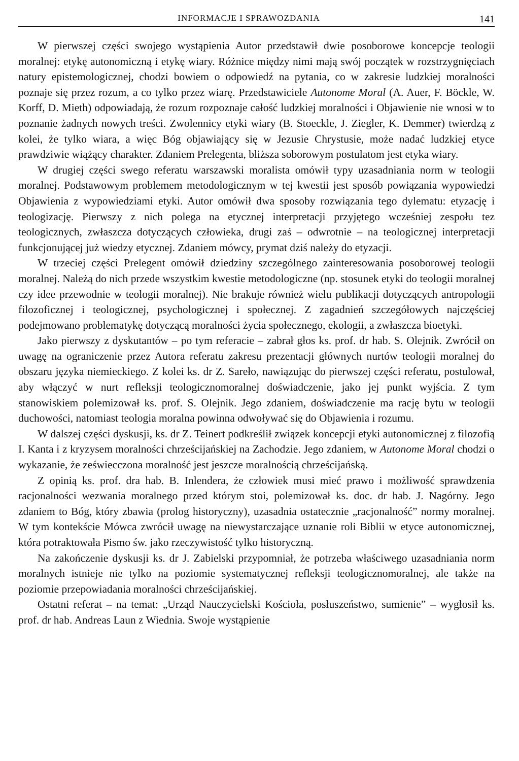INFORMACJE I SPRAWOZDANIA 141
W pierwszej części swojego wystąpienia Autor przedstawił dwie posoborowe koncepcje teologii moralnej: etykę autonomiczną i etykę wiary. Różnice między nimi mają swój początek w rozstrzygnięciach natury epistemologicznej, chodzi bowiem o odpowiedź na pytania, co w zakresie ludzkiej moralności poznaje się przez rozum, a co tylko przez wiarę. Przedstawiciele Autonome Moral (A. Auer, F. Böckle, W. Korff, D. Mieth) odpowiadają, że rozum rozpoznaje całość ludzkiej moralności i Objawienie nie wnosi w to poznanie żadnych nowych treści. Zwolennicy etyki wiary (B. Stoeckle, J. Ziegler, K. Demmer) twierdzą z kolei, że tylko wiara, a więc Bóg objawiający się w Jezusie Chrystusie, może nadać ludzkiej etyce prawdziwie wiążący charakter. Zdaniem Prelegenta, bliższa soborowym postulatom jest etyka wiary.
W drugiej części swego referatu warszawski moralista omówił typy uzasadniania norm w teologii moralnej. Podstawowym problemem metodologicznym w tej kwestii jest sposób powiązania wypowiedzi Objawienia z wypowiedziami etyki. Autor omówił dwa sposoby rozwiązania tego dylematu: etyzację i teologizację. Pierwszy z nich polega na etycznej interpretacji przyjętego wcześniej zespołu tez teologicznych, zwłaszcza dotyczących człowieka, drugi zaś – odwrotnie – na teologicznej interpretacji funkcjonującej już wiedzy etycznej. Zdaniem mówcy, prymat dziś należy do etyzacji.
W trzeciej części Prelegent omówił dziedziny szczególnego zainteresowania posoborowej teologii moralnej. Należą do nich przede wszystkim kwestie metodologiczne (np. stosunek etyki do teologii moralnej czy idee przewodnie w teologii moralnej). Nie brakuje również wielu publikacji dotyczących antropologii filozoficznej i teologicznej, psychologicznej i społecznej. Z zagadnień szczegółowych najczęściej podejmowano problematykę dotyczącą moralności życia społecznego, ekologii, a zwłaszcza bioetyki.
Jako pierwszy z dyskutantów – po tym referacie – zabrał głos ks. prof. dr hab. S. Olejnik. Zwrócił on uwagę na ograniczenie przez Autora referatu zakresu prezentacji głównych nurtów teologii moralnej do obszaru języka niemieckiego. Z kolei ks. dr Z. Sareło, nawiązując do pierwszej części referatu, postulował, aby włączyć w nurt refleksji teologicznomoralnej doświadczenie, jako jej punkt wyjścia. Z tym stanowiskiem polemizował ks. prof. S. Olejnik. Jego zdaniem, doświadczenie ma rację bytu w teologii duchowości, natomiast teologia moralna powinna odwoływać się do Objawienia i rozumu.
W dalszej części dyskusji, ks. dr Z. Teinert podkreślił związek koncepcji etyki autonomicznej z filozofią I. Kanta i z kryzysem moralności chrześcijańskiej na Zachodzie. Jego zdaniem, w Autonome Moral chodzi o wykazanie, że zeświecczona moralność jest jeszcze moralnością chrześcijańską.
Z opinią ks. prof. dra hab. B. Inlendera, że człowiek musi mieć prawo i możliwość sprawdzenia racjonalności wezwania moralnego przed którym stoi, polemizował ks. doc. dr hab. J. Nagórny. Jego zdaniem to Bóg, który zbawia (prolog historyczny), uzasadnia ostatecznie „racjonalność” normy moralnej. W tym kontekście Mówca zwrócił uwagę na niewystarczające uznanie roli Biblii w etyce autonomicznej, która potraktowała Pismo św. jako rzeczywistość tylko historyczną.
Na zakończenie dyskusji ks. dr J. Zabielski przypomniał, że potrzeba właściwego uzasadniania norm moralnych istnieje nie tylko na poziomie systematycznej refleksji teologicznomoralnej, ale także na poziomie przepowiadania moralności chrześcijańskiej.
Ostatni referat – na temat: „Urząd Nauczycielski Kościoła, posłuszeństwo, sumienie” – wygłosił ks. prof. dr hab. Andreas Laun z Wiednia. Swoje wystąpienie